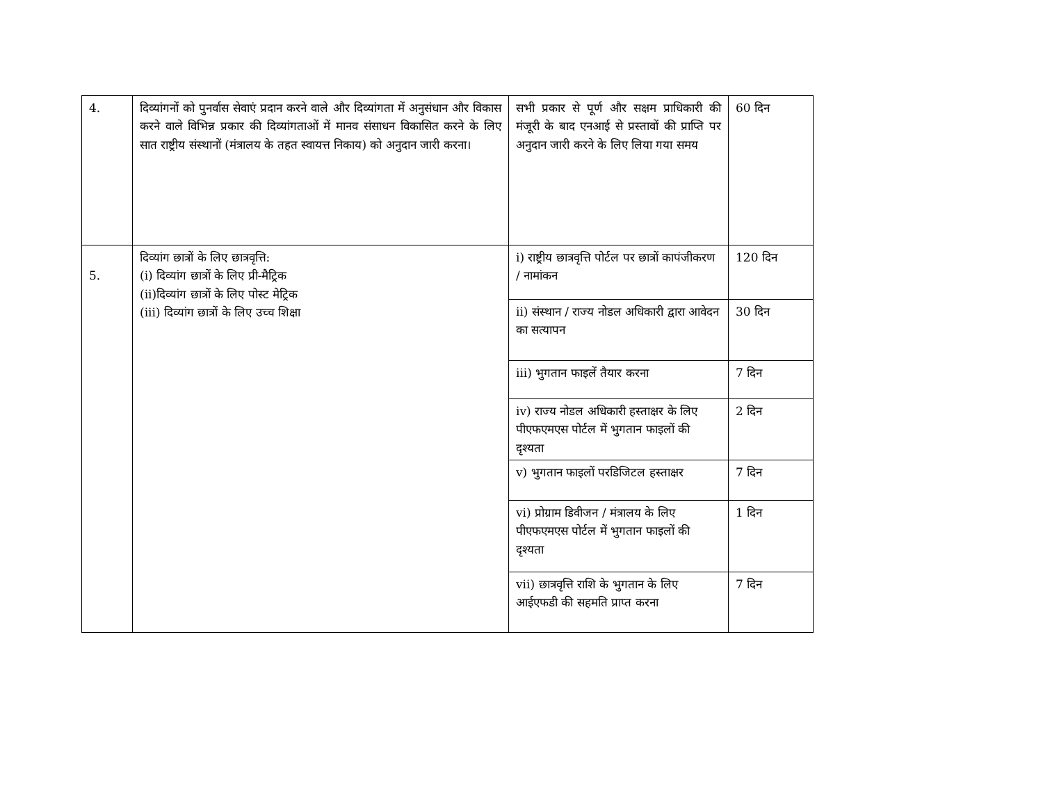| 4. | दिव्यांगनों को पुनर्वास सेवाएं प्रदान करने वाले और दिव्यांगता में अनुसंधान और विकास करने वाले विभिन्न प्रकार की दिव्यांगताओं में मानव संसाधन विकासित करने के लिए सात राष्ट्रीय संस्थानों (मंत्रालय के तहत स्वायत्त निकाय) को अनुदान जारी करना। | सभी प्रकार से पूर्ण और सक्षम प्राधिकारी की मंजूरी के बाद एनआई से प्रस्तावों की प्राप्ति पर अनुदान जारी करने के लिए लिया गया समय | 60 दिन |
| 5. | दिव्यांग छात्रों के लिए छात्रवृत्ति: (i) दिव्यांग छात्रों के लिए प्री-मैट्रिक (ii)दिव्यांग छात्रों के लिए पोस्ट मेट्रिक (iii) दिव्यांग छात्रों के लिए उच्च शिक्षा | i) राष्ट्रीय छात्रवृत्ति पोर्टल पर छात्रों कापंजीकरण / नामांकन | 120 दिन |
| | | ii) संस्थान / राज्य नोडल अधिकारी द्वारा आवेदन का सत्यापन | 30 दिन |
| | | iii) भुगतान फाइलें तैयार करना | 7 दिन |
| | | iv) राज्य नोडल अधिकारी हस्ताक्षर के लिए पीएफएमएस पोर्टल में भुगतान फाइलों की दृश्यता | 2 दिन |
| | | v) भुगतान फाइलों परडिजिटल हस्ताक्षर | 7 दिन |
| | | vi) प्रोग्राम डिवीजन / मंत्रालय के लिए पीएफएमएस पोर्टल में भुगतान फाइलों की दृश्यता | 1 दिन |
| | | vii) छात्रवृत्ति राशि के भुगतान के लिए आईएफडी की सहमति प्राप्त करना | 7 दिन |